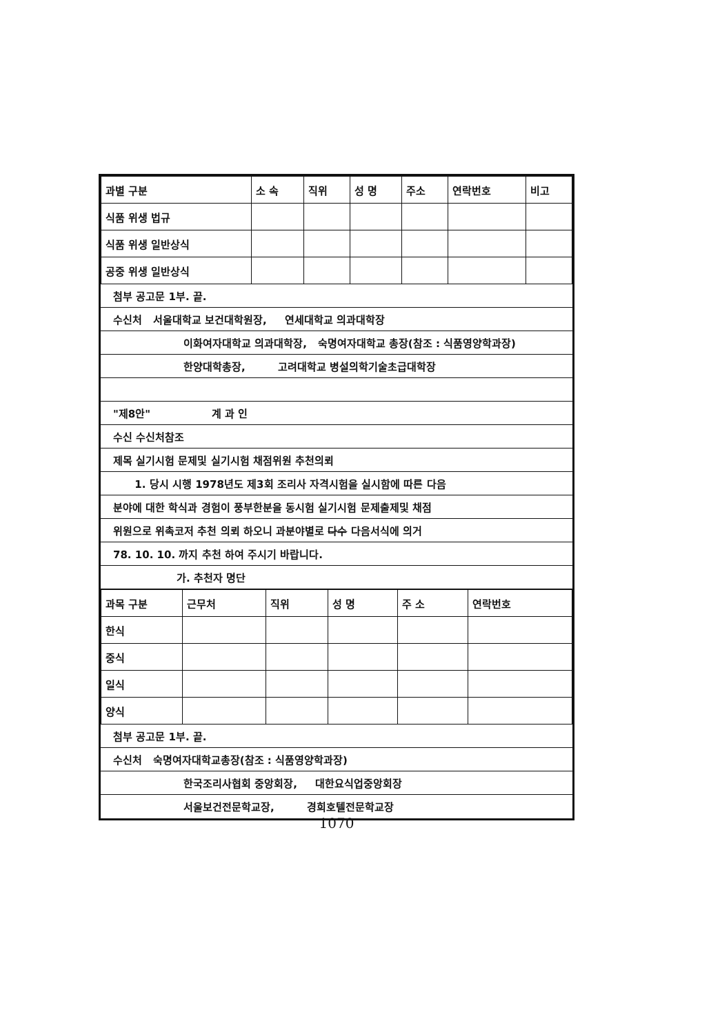| 과별 구분 | 소 속 | 직위 | 성 명 | 주소 | 연락번호 | 비고 |
| --- | --- | --- | --- | --- | --- | --- |
| 식품 위생 법규 | | | | | | |
| 식품 위생 일반상식 | | | | | | |
| 공중 위생 일반상식 | | | | | | |
첨부 공고문 1부. 끝.
수신처 서울대학교 보건대학원장, 연세대학교 의과대학장
이화여자대학교 의과대학장, 숙명여자대학교 총장(참조 : 식품영양학과장)
한양대학총장, 고려대학교 병설의학기술초급대학장
"제8안" 계 과 인
수신 수신처참조
제목 실기시험 문제및 실기시험 채점위원 추천의뢰
1. 당시 시행 1978년도 제3회 조리사 자격시험을 실시함에 따른 다음
분야에 대한 학식과 경험이 풍부한분을 동시험 실기시험 문제출제및 채점
위원으로 위촉코저 추천 의뢰 하오니 과분야별로 다수 다음서식에 의거
78. 10. 10. 까지 추천 하여 주시기 바랍니다.
가. 추천자 명단
| 과목 구분 | 근무처 | 직위 | 성 명 | 주 소 | 연락번호 |
| --- | --- | --- | --- | --- | --- |
| 한식 | | | | | |
| 중식 | | | | | |
| 일식 | | | | | |
| 양식 | | | | | |
첨부 공고문 1부. 끝.
수신처 숙명여자대학교총장(참조 : 식품영양학과장)
한국조리사협회 중앙회장, 대한요식업중앙회장
서울보건전문학교장, 경희호텔전문학교장
1070